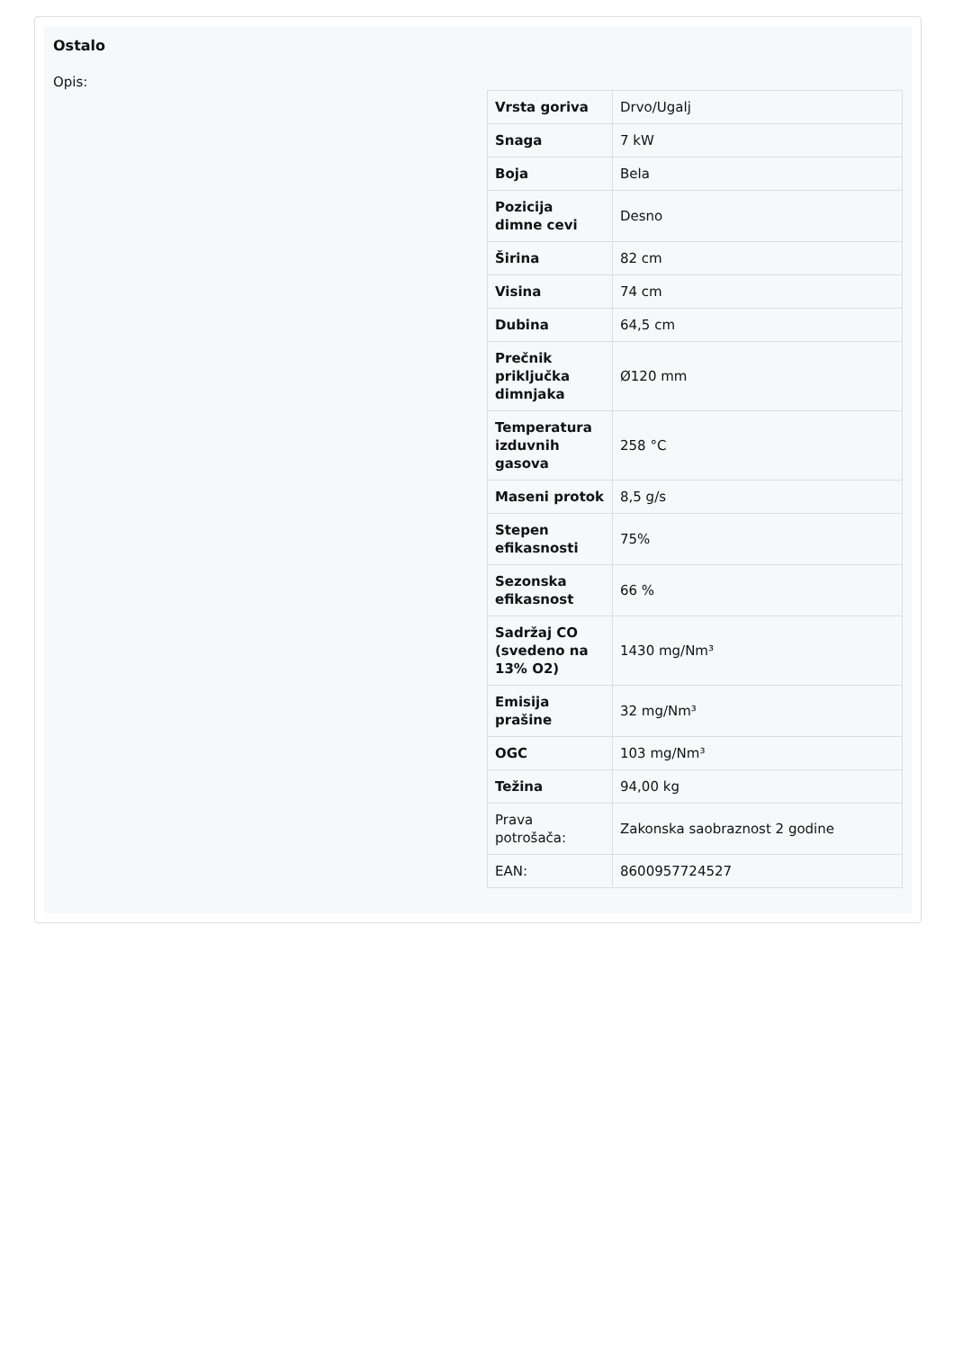Ostalo
Opis:
| Vrsta goriva | Drvo/Ugalj |
| Snaga | 7 kW |
| Boja | Bela |
| Pozicija dimne cevi | Desno |
| Širina | 82 cm |
| Visina | 74 cm |
| Dubina | 64,5 cm |
| Prečnik priključka dimnjaka | Ø120 mm |
| Temperatura izduvnih gasova | 258 °C |
| Maseni protok | 8,5 g/s |
| Stepen efikasnosti | 75% |
| Sezonska efikasnost | 66 % |
| Sadržaj CO (svedeno na 13% O2) | 1430 mg/Nm³ |
| Emisija prašine | 32 mg/Nm³ |
| OGC | 103 mg/Nm³ |
| Težina | 94,00 kg |
| Prava potrošača: | Zakonska saobraznost 2 godine |
| EAN: | 8600957724527 |